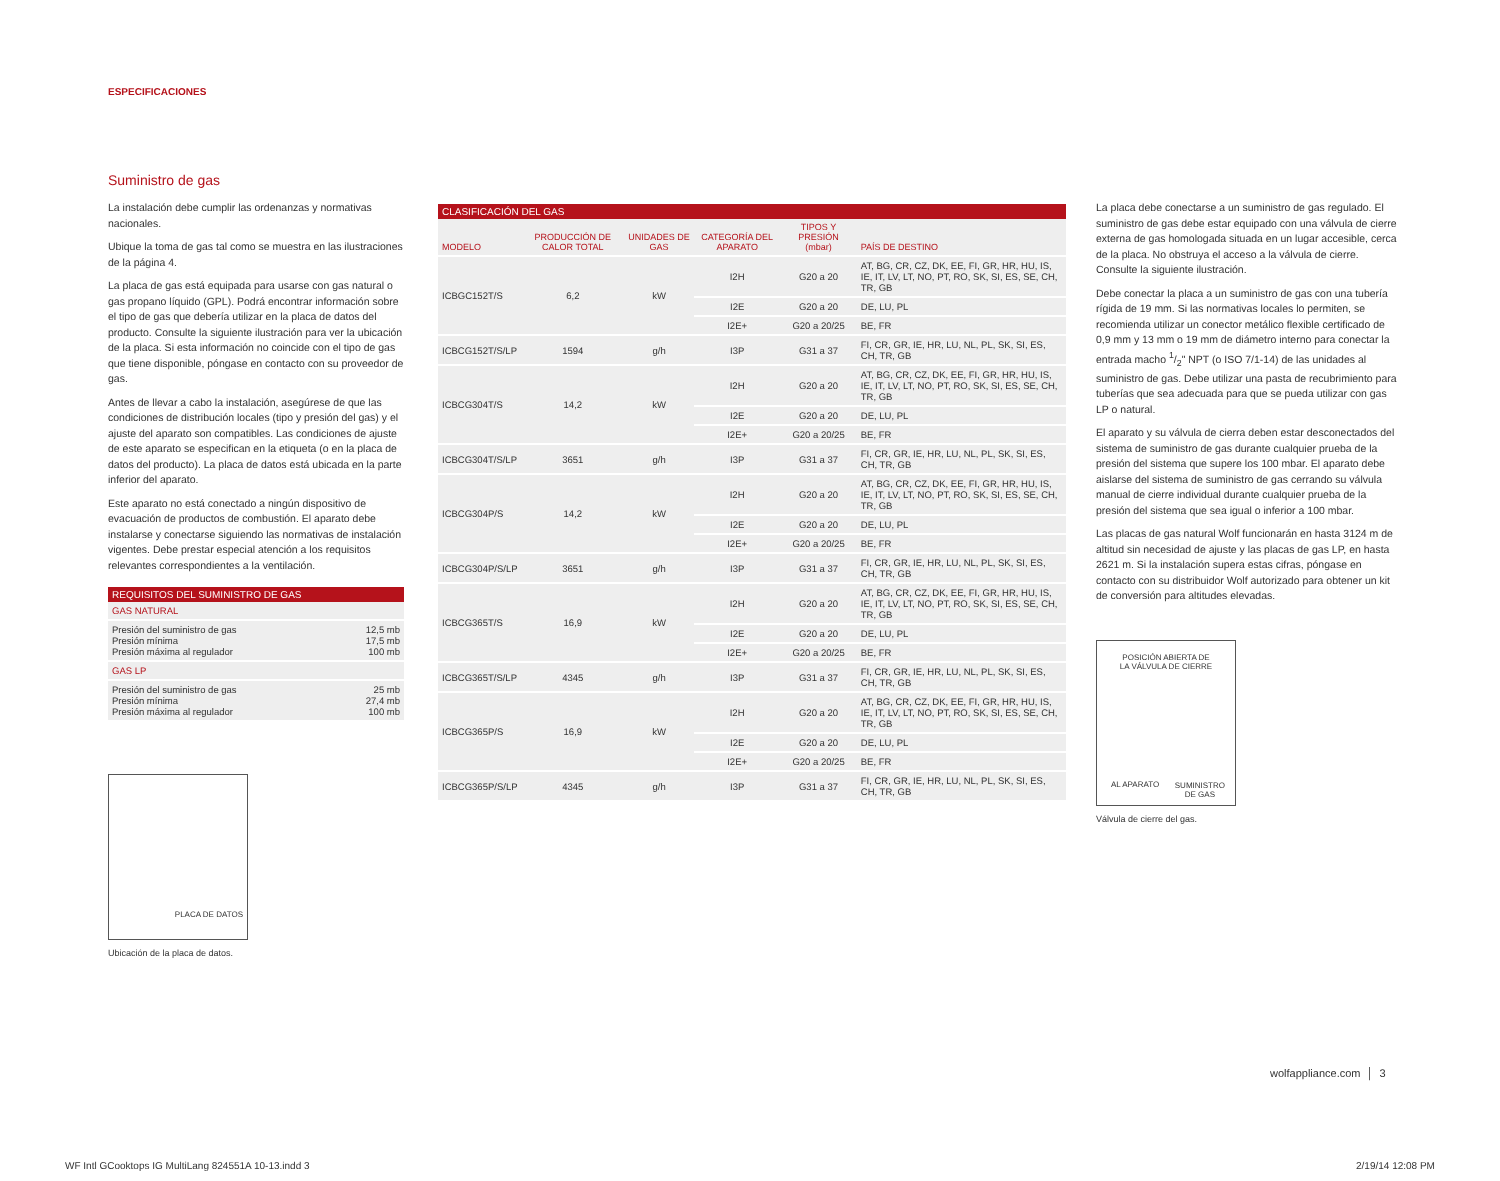ESPECIFICACIONES
Suministro de gas
La instalación debe cumplir las ordenanzas y normativas nacionales.
Ubique la toma de gas tal como se muestra en las ilustraciones de la página 4.
La placa de gas está equipada para usarse con gas natural o gas propano líquido (GPL). Podrá encontrar información sobre el tipo de gas que debería utilizar en la placa de datos del producto. Consulte la siguiente ilustración para ver la ubicación de la placa. Si esta información no coincide con el tipo de gas que tiene disponible, póngase en contacto con su proveedor de gas.
Antes de llevar a cabo la instalación, asegúrese de que las condiciones de distribución locales (tipo y presión del gas) y el ajuste del aparato son compatibles. Las condiciones de ajuste de este aparato se especifican en la etiqueta (o en la placa de datos del producto). La placa de datos está ubicada en la parte inferior del aparato.
Este aparato no está conectado a ningún dispositivo de evacuación de productos de combustión. El aparato debe instalarse y conectarse siguiendo las normativas de instalación vigentes. Debe prestar especial atención a los requisitos relevantes correspondientes a la ventilación.
REQUISITOS DEL SUMINISTRO DE GAS
| GAS NATURAL | |
| Presión del suministro de gas Presión mínima Presión máxima al regulador | 12,5 mb 17,5 mb 100 mb |
| GAS LP | |
| Presión del suministro de gas Presión mínima Presión máxima al regulador | 25 mb 27,4 mb 100 mb |
PLACA DE DATOS
Ubicación de la placa de datos.
CLASIFICACIÓN DEL GAS
| MODELO | PRODUCCIÓN DE CALOR TOTAL | UNIDADES DE GAS | CATEGORÍA DEL APARATO | TIPOS Y PRESIÓN (mbar) | PAÍS DE DESTINO |
| --- | --- | --- | --- | --- | --- |
| ICBGC152T/S | 6,2 | kW | I2H | G20 a 20 | AT, BG, CR, CZ, DK, EE, FI, GR, HR, HU, IS, IE, IT, LV, LT, NO, PT, RO, SK, SI, ES, SE, CH, TR, GB |
| | | | I2E | G20 a 20 | DE, LU, PL |
| | | | I2E+ | G20 a 20/25 | BE, FR |
| ICBCG152T/S/LP | 1594 | g/h | I3P | G31 a 37 | FI, CR, GR, IE, HR, LU, NL, PL, SK, SI, ES, CH, TR, GB |
| ICBCG304T/S | 14,2 | kW | I2H | G20 a 20 | AT, BG, CR, CZ, DK, EE, FI, GR, HR, HU, IS, IE, IT, LV, LT, NO, PT, RO, SK, SI, ES, SE, CH, TR, GB |
| | | | I2E | G20 a 20 | DE, LU, PL |
| | | | I2E+ | G20 a 20/25 | BE, FR |
| ICBCG304T/S/LP | 3651 | g/h | I3P | G31 a 37 | FI, CR, GR, IE, HR, LU, NL, PL, SK, SI, ES, CH, TR, GB |
| ICBCG304P/S | 14,2 | kW | I2H | G20 a 20 | AT, BG, CR, CZ, DK, EE, FI, GR, HR, HU, IS, IE, IT, LV, LT, NO, PT, RO, SK, SI, ES, SE, CH, TR, GB |
| | | | I2E | G20 a 20 | DE, LU, PL |
| | | | I2E+ | G20 a 20/25 | BE, FR |
| ICBCG304P/S/LP | 3651 | g/h | I3P | G31 a 37 | FI, CR, GR, IE, HR, LU, NL, PL, SK, SI, ES, CH, TR, GB |
| ICBCG365T/S | 16,9 | kW | I2H | G20 a 20 | AT, BG, CR, CZ, DK, EE, FI, GR, HR, HU, IS, IE, IT, LV, LT, NO, PT, RO, SK, SI, ES, SE, CH, TR, GB |
| | | | I2E | G20 a 20 | DE, LU, PL |
| | | | I2E+ | G20 a 20/25 | BE, FR |
| ICBCG365T/S/LP | 4345 | g/h | I3P | G31 a 37 | FI, CR, GR, IE, HR, LU, NL, PL, SK, SI, ES, CH, TR, GB |
| ICBCG365P/S | 16,9 | kW | I2H | G20 a 20 | AT, BG, CR, CZ, DK, EE, FI, GR, HR, HU, IS, IE, IT, LV, LT, NO, PT, RO, SK, SI, ES, SE, CH, TR, GB |
| | | | I2E | G20 a 20 | DE, LU, PL |
| | | | I2E+ | G20 a 20/25 | BE, FR |
| ICBCG365P/S/LP | 4345 | g/h | I3P | G31 a 37 | FI, CR, GR, IE, HR, LU, NL, PL, SK, SI, ES, CH, TR, GB |
La placa debe conectarse a un suministro de gas regulado. El suministro de gas debe estar equipado con una válvula de cierre externa de gas homologada situada en un lugar accesible, cerca de la placa. No obstruya el acceso a la válvula de cierre. Consulte la siguiente ilustración.
Debe conectar la placa a un suministro de gas con una tubería rígida de 19 mm. Si las normativas locales lo permiten, se recomienda utilizar un conector metálico flexible certificado de 0,9 mm y 13 mm o 19 mm de diámetro interno para conectar la entrada macho 1/2" NPT (o ISO 7/1-14) de las unidades al suministro de gas. Debe utilizar una pasta de recubrimiento para tuberías que sea adecuada para que se pueda utilizar con gas LP o natural.
El aparato y su válvula de cierra deben estar desconectados del sistema de suministro de gas durante cualquier prueba de la presión del sistema que supere los 100 mbar. El aparato debe aislarse del sistema de suministro de gas cerrando su válvula manual de cierre individual durante cualquier prueba de la presión del sistema que sea igual o inferior a 100 mbar.
Las placas de gas natural Wolf funcionarán en hasta 3124 m de altitud sin necesidad de ajuste y las placas de gas LP, en hasta 2621 m. Si la instalación supera estas cifras, póngase en contacto con su distribuidor Wolf autorizado para obtener un kit de conversión para altitudes elevadas.
POSICIÓN ABIERTA DE
LA VÁLVULA DE CIERRE
AL APARATO
SUMINISTRO
DE GAS
Válvula de cierre del gas.
wolfappliance.com │ 3
WF Intl GCooktops IG MultiLang 824551A 10-13.indd 3
2/19/14 12:08 PM